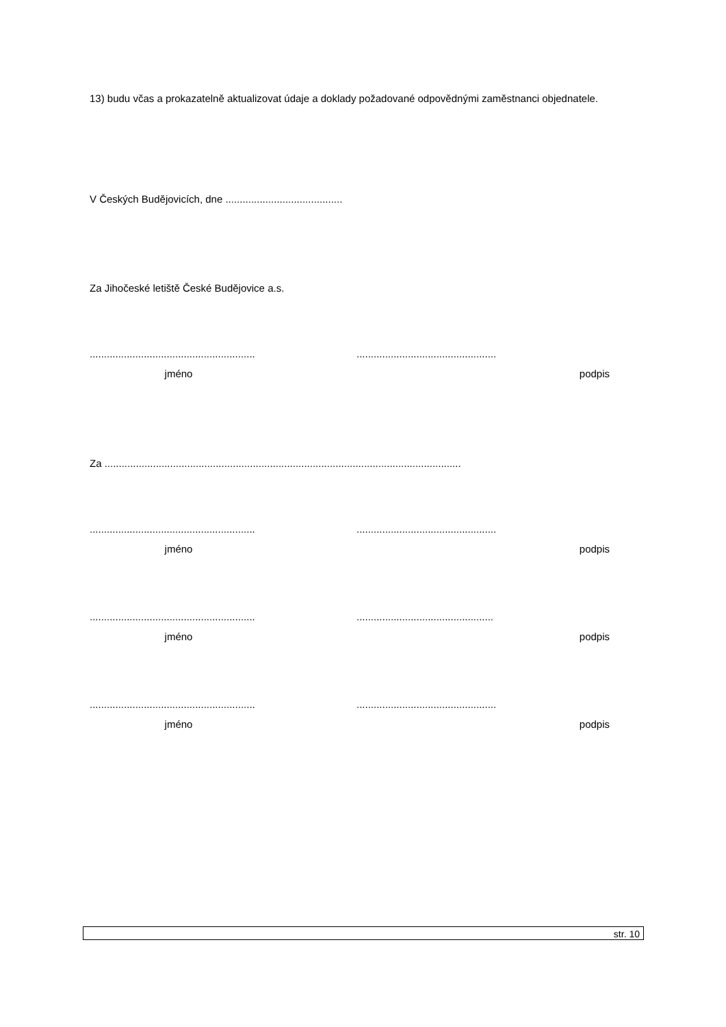13) budu včas a prokazatelně aktualizovat údaje a doklady požadované odpovědnými zaměstnanci objednatele.
V Českých Budějovicích, dne .........................................
Za Jihočeské letiště České Budějovice a.s.
...........................................................................................................
jméno podpis
Za .............................................................................................................................
...........................................................................................................
jméno podpis
..........................................................................................................
jméno podpis
...........................................................................................................
jméno podpis
str. 10